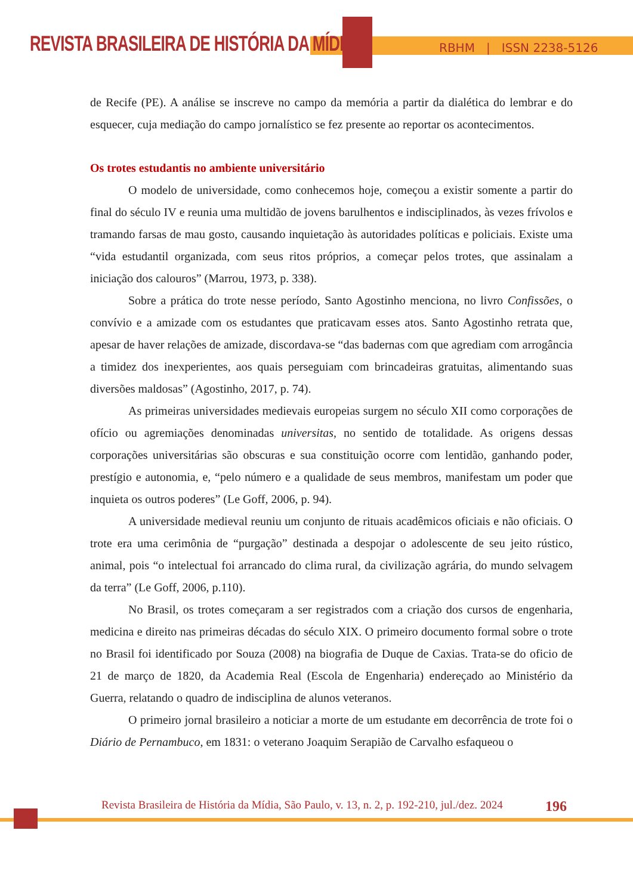REVISTA BRASILEIRA DE HISTÓRIA DA MÍDIA
RBHM | ISSN 2238-5126
de Recife (PE). A análise se inscreve no campo da memória a partir da dialética do lembrar e do esquecer, cuja mediação do campo jornalístico se fez presente ao reportar os acontecimentos.
Os trotes estudantis no ambiente universitário
O modelo de universidade, como conhecemos hoje, começou a existir somente a partir do final do século IV e reunia uma multidão de jovens barulhentos e indisciplinados, às vezes frívolos e tramando farsas de mau gosto, causando inquietação às autoridades políticas e policiais. Existe uma “vida estudantil organizada, com seus ritos próprios, a começar pelos trotes, que assinalam a iniciação dos calouros” (Marrou, 1973, p. 338).
Sobre a prática do trote nesse período, Santo Agostinho menciona, no livro Confissões, o convívio e a amizade com os estudantes que praticavam esses atos. Santo Agostinho retrata que, apesar de haver relações de amizade, discordava-se “das badernas com que agrediam com arrogância a timidez dos inexperientes, aos quais perseguiam com brincadeiras gratuitas, alimentando suas diversões maldosas” (Agostinho, 2017, p. 74).
As primeiras universidades medievais europeias surgem no século XII como corporações de ofício ou agremiações denominadas universitas, no sentido de totalidade. As origens dessas corporações universitárias são obscuras e sua constituição ocorre com lentidão, ganhando poder, prestígio e autonomia, e, “pelo número e a qualidade de seus membros, manifestam um poder que inquieta os outros poderes” (Le Goff, 2006, p. 94).
A universidade medieval reuniu um conjunto de rituais acadêmicos oficiais e não oficiais. O trote era uma cerimônia de “purgação” destinada a despojar o adolescente de seu jeito rústico, animal, pois “o intelectual foi arrancado do clima rural, da civilização agrária, do mundo selvagem da terra” (Le Goff, 2006, p.110).
No Brasil, os trotes começaram a ser registrados com a criação dos cursos de engenharia, medicina e direito nas primeiras décadas do século XIX. O primeiro documento formal sobre o trote no Brasil foi identificado por Souza (2008) na biografia de Duque de Caxias. Trata-se do oficio de 21 de março de 1820, da Academia Real (Escola de Engenharia) endereçado ao Ministério da Guerra, relatando o quadro de indisciplina de alunos veteranos.
O primeiro jornal brasileiro a noticiar a morte de um estudante em decorrência de trote foi o Diário de Pernambuco, em 1831: o veterano Joaquim Serapião de Carvalho esfaqueou o
Revista Brasileira de História da Mídia, São Paulo, v. 13, n. 2, p. 192-210, jul./dez. 2024 196